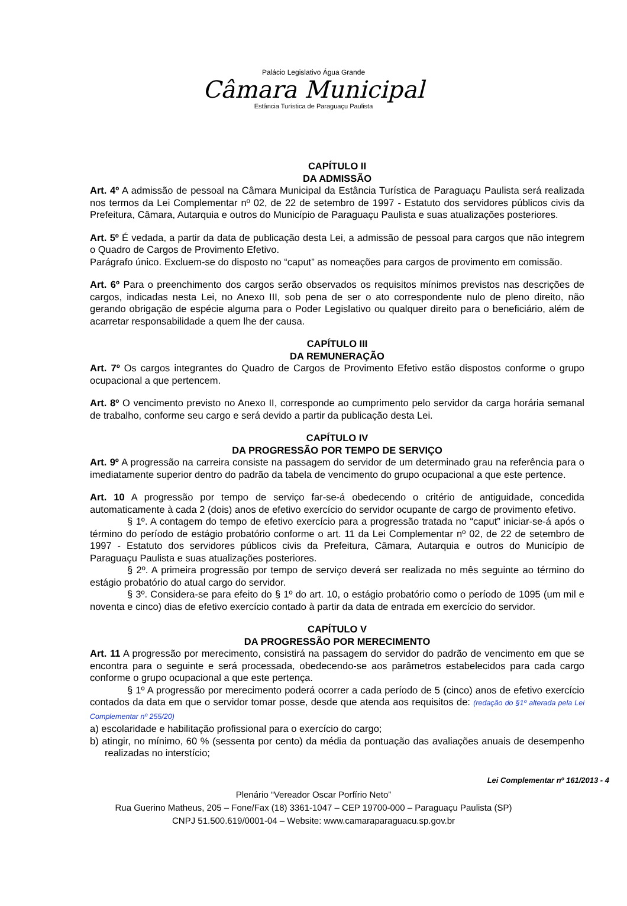Palácio Legislativo Água Grande
Câmara Municipal
Estância Turística de Paraguaçu Paulista
CAPÍTULO II
DA ADMISSÃO
Art. 4º A admissão de pessoal na Câmara Municipal da Estância Turística de Paraguaçu Paulista será realizada nos termos da Lei Complementar nº 02, de 22 de setembro de 1997 - Estatuto dos servidores públicos civis da Prefeitura, Câmara, Autarquia e outros do Município de Paraguaçu Paulista e suas atualizações posteriores.
Art. 5º É vedada, a partir da data de publicação desta Lei, a admissão de pessoal para cargos que não integrem o Quadro de Cargos de Provimento Efetivo.
Parágrafo único. Excluem-se do disposto no “caput” as nomeações para cargos de provimento em comissão.
Art. 6º Para o preenchimento dos cargos serão observados os requisitos mínimos previstos nas descrições de cargos, indicadas nesta Lei, no Anexo III, sob pena de ser o ato correspondente nulo de pleno direito, não gerando obrigação de espécie alguma para o Poder Legislativo ou qualquer direito para o beneficiário, além de acarretar responsabilidade a quem lhe der causa.
CAPÍTULO III
DA REMUNERAÇÃO
Art. 7º Os cargos integrantes do Quadro de Cargos de Provimento Efetivo estão dispostos conforme o grupo ocupacional a que pertencem.
Art. 8º O vencimento previsto no Anexo II, corresponde ao cumprimento pelo servidor da carga horária semanal de trabalho, conforme seu cargo e será devido a partir da publicação desta Lei.
CAPÍTULO IV
DA PROGRESSÃO POR TEMPO DE SERVIÇO
Art. 9º A progressão na carreira consiste na passagem do servidor de um determinado grau na referência para o imediatamente superior dentro do padrão da tabela de vencimento do grupo ocupacional a que este pertence.
Art. 10 A progressão por tempo de serviço far-se-á obedecendo o critério de antiguidade, concedida automaticamente à cada 2 (dois) anos de efetivo exercício do servidor ocupante de cargo de provimento efetivo.
§ 1º. A contagem do tempo de efetivo exercício para a progressão tratada no “caput” iniciar-se-á após o término do período de estágio probatório conforme o art. 11 da Lei Complementar nº 02, de 22 de setembro de 1997 - Estatuto dos servidores públicos civis da Prefeitura, Câmara, Autarquia e outros do Município de Paraguaçu Paulista e suas atualizações posteriores.
§ 2º. A primeira progressão por tempo de serviço deverá ser realizada no mês seguinte ao término do estágio probatório do atual cargo do servidor.
§ 3º. Considera-se para efeito do § 1º do art. 10, o estágio probatório como o período de 1095 (um mil e noventa e cinco) dias de efetivo exercício contado à partir da data de entrada em exercício do servidor.
CAPÍTULO V
DA PROGRESSÃO POR MERECIMENTO
Art. 11 A progressão por merecimento, consistirá na passagem do servidor do padrão de vencimento em que se encontra para o seguinte e será processada, obedecendo-se aos parâmetros estabelecidos para cada cargo conforme o grupo ocupacional a que este pertença.
§ 1º A progressão por merecimento poderá ocorrer a cada período de 5 (cinco) anos de efetivo exercício contados da data em que o servidor tomar posse, desde que atenda aos requisitos de: (redação do §1º alterada pela Lei Complementar nº 255/20)
a) escolaridade e habilitação profissional para o exercício do cargo;
b) atingir, no mínimo, 60 % (sessenta por cento) da média da pontuação das avaliações anuais de desempenho realizadas no interstício;
Lei Complementar nº 161/2013 - 4
Plenário “Vereador Oscar Porfírio Neto”
Rua Guerino Matheus, 205 – Fone/Fax (18) 3361-1047 – CEP 19700-000 – Paraguaçu Paulista (SP)
CNPJ 51.500.619/0001-04 – Website: www.camaraparaguacu.sp.gov.br